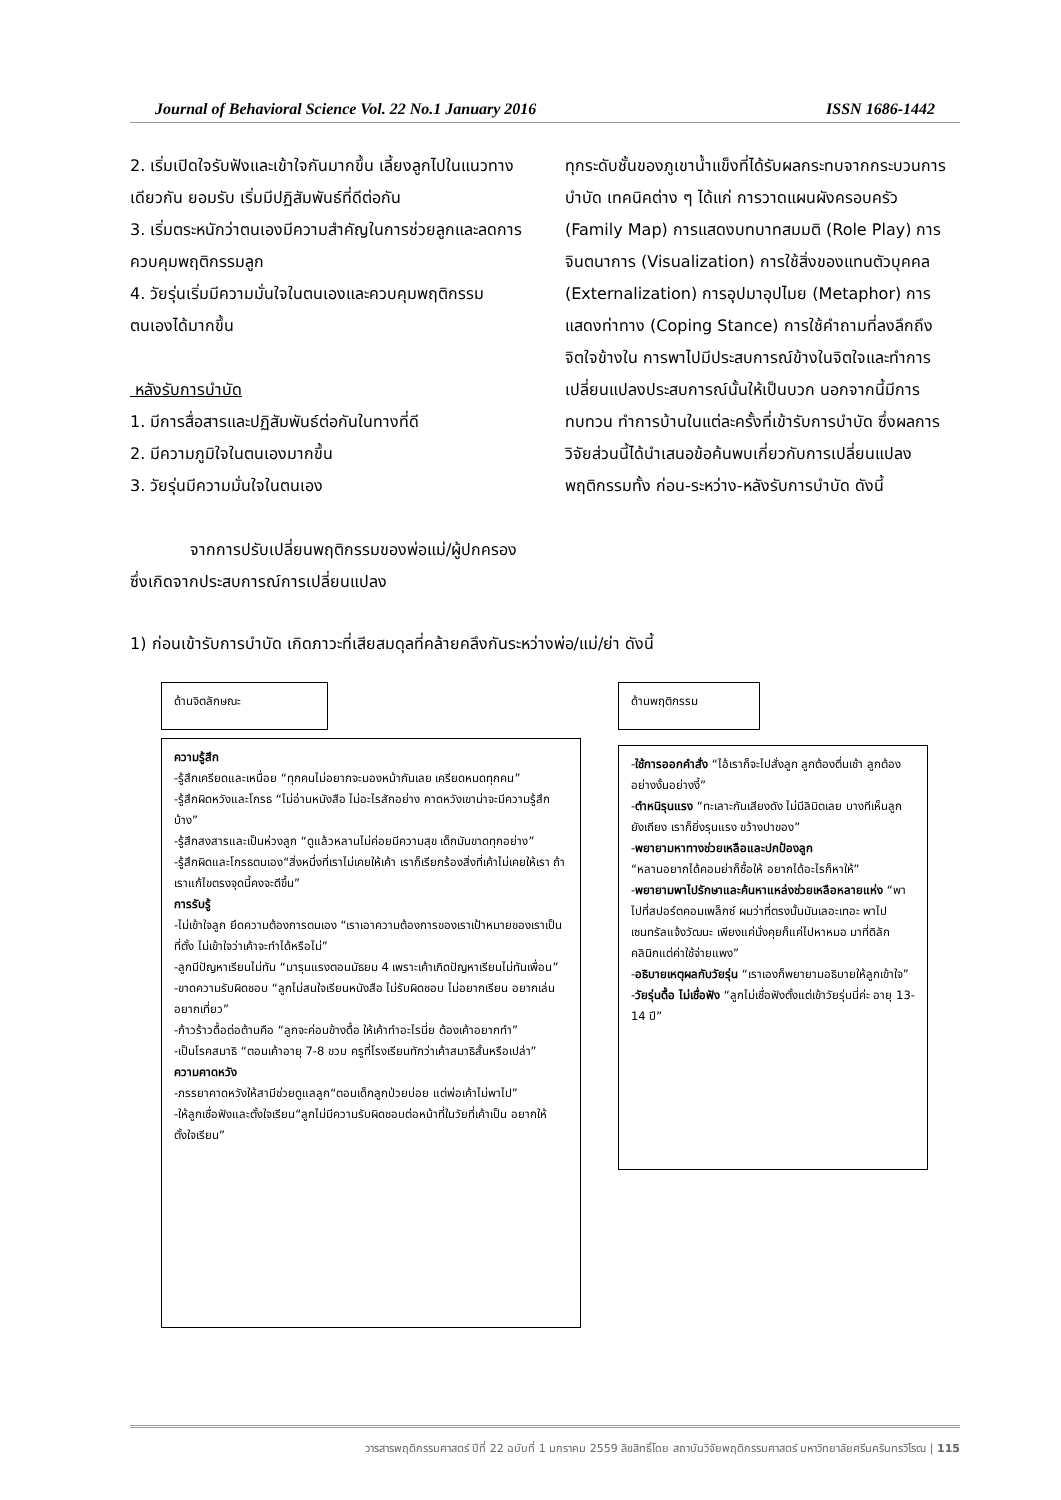Journal of Behavioral Science Vol. 22 No.1 January 2016 ISSN 1686-1442
2. เริ่มเปิดใจรับฟังและเข้าใจกันมากขึ้น เลี้ยงลูกไปในแนวทางเดียวกัน ยอมรับ เริ่มมีปฏิสัมพันธ์ที่ดีต่อกัน
3. เริ่มตระหนักว่าตนเองมีความสำคัญในการช่วยลูกและลดการควบคุมพฤติกรรมลูก
4. วัยรุ่นเริ่มมีความมั่นใจในตนเองและควบคุมพฤติกรรมตนเองได้มากขึ้น
หลังรับการบำบัด
1. มีการสื่อสารและปฏิสัมพันธ์ต่อกันในทางที่ดี
2. มีความภูมิใจในตนเองมากขึ้น
3. วัยรุ่นมีความมั่นใจในตนเอง
จากการปรับเปลี่ยนพฤติกรรมของพ่อแม่/ผู้ปกครอง ซึ่งเกิดจากประสบการณ์การเปลี่ยนแปลง
ทุกระดับชั้นของภูเขาน้ำแข็งที่ได้รับผลกระทบจากกระบวนการบำบัด เทคนิคต่าง ๆ ได้แก่ การวาดแผนผังครอบครัว (Family Map) การแสดงบทบาทสมมติ (Role Play) การจินตนาการ (Visualization) การใช้สิ่งของแทนตัวบุคคล (Externalization) การอุปมาอุปไมย (Metaphor) การแสดงท่าทาง (Coping Stance) การใช้คำถามที่ลงลึกถึงจิตใจข้างใน การพาไปมีประสบการณ์ข้างในจิตใจและทำการเปลี่ยนแปลงประสบการณ์นั้นให้เป็นบวก นอกจากนี้มีการทบทวน ทำการบ้านในแต่ละครั้งที่เข้ารับการบำบัด ซึ่งผลการวิจัยส่วนนี้ได้นำเสนอข้อค้นพบเกี่ยวกับการเปลี่ยนแปลงพฤติกรรมทั้ง ก่อน-ระหว่าง-หลังรับการบำบัด ดังนี้
1) ก่อนเข้ารับการบำบัด เกิดภาวะที่เสียสมดุลที่คล้ายคลึงกันระหว่างพ่อ/แม่/ย่า ดังนี้
ด้านจิตลักษณะ ด้านพฤติกรรม
ความรู้สึก
-รู้สึกเครียดและเหนื่อย “ทุกคนไม่อยากจะมองหน้ากันเลย เครียดหมดทุกคน”
-รู้สึกผิดหวังและโกรธ “ไม่อ่านหนังสือ ไม่อะไรสักอย่าง คาดหวังเขาน่าจะมีความรู้สึกบ้าง”
-รู้สึกสงสารและเป็นห่วงลูก “ดูแล้วหลานไม่ค่อยมีความสุข เด็กมันขาดทุกอย่าง”
-รู้สึกผิดและโกรธตนเอง“สิ่งหนึ่งที่เราไม่เคยให้เค้า เราก็เรียกร้องสิ่งที่เค้าไม่เคยให้เรา ถ้าเราแก้ไขตรงจุดนี้คงจะดีขึ้น”
การรับรู้
-ไม่เข้าใจลูก ยึดความต้องการตนเอง “เราเอาความต้องการของเราเป้าหมายของเราเป็นที่ตั้ง ไม่เข้าใจว่าเค้าจะทำได้หรือไม่”
-ลูกมีปัญหาเรียนไม่ทัน “มารุนแรงตอนมัธยม 4 เพราะเค้าเกิดปัญหาเรียนไม่ทันเพื่อน”
-ขาดความรับผิดชอบ “ลูกไม่สนใจเรียนหนังสือ ไม่รับผิดชอบ ไม่อยากเรียน อยากเล่นอยากเที่ยว”
-ก้าวร้าวดื้อต่อต้านคือ “ลูกจะค่อนข้างดื้อ ให้เค้าทำอะไรนี่ย ต้องเค้าอยากทำ”
-เป็นโรคสมาธิ “ตอนเค้าอายุ 7-8 ขวบ ครูที่โรงเรียนทักว่าเค้าสมาธิสั้นหรือเปล่า”
ความคาดหวัง
-ภรรยาคาดหวังให้สามีช่วยดูแลลูก“ตอนเด็กลูกป่วยบ่อย แต่พ่อเค้าไม่พาไป”
-ให้ลูกเชื่อฟังและตั้งใจเรียน“ลูกไม่มีความรับผิดชอบต่อหน้าที่ในวัยที่เค้าเป็น อยากให้ตั้งใจเรียน”
-ใช้การออกคำสั่ง “ไอ้เราก็จะไปสั่งลูก ลูกต้องตื่นเช้า ลูกต้องอย่างงั้นอย่างงี้”
-ตำหนิรุนแรง “ทะเลาะกันเสียงดัง ไม่มีลิมิตเลย บางทีเห็นลูกยังเถียง เราก็ยิ่งรุนแรง ขว้างปาของ”
-พยายามหาทางช่วยเหลือและปกป้องลูก
“หลานอยากได้คอมย่าก็ซื้อให้ อยากได้อะไรก็หาให้”
-พยายามพาไปรักษาและค้นหาแหล่งช่วยเหลือหลายแห่ง “พาไปที่สปอร์ตคอมเพล็กซ์ ผมว่าที่ตรงนั้นมันเลอะเทอะ พาไปเซนทรัลแจ้งวัฒนะ เพียงแค่นั่งคุยก็แค่ไปหาหมอ มาที่ดิลักคลินิกแต่ค่าใช้จ่ายแพง”
-อธิบายเหตุผลกับวัยรุ่น “เราเองก็พยายามอธิบายให้ลูกเข้าใจ”
-วัยรุ่นดื้อ ไม่เชื่อฟัง “ลูกไม่เชื่อฟังตั้งแต่เข้าวัยรุ่นนี่ค่ะ อายุ 13-14 ปี”
วารสารพฤติกรรมศาสตร์ ปีที่ 22 ฉบับที่ 1 มกราคม 2559 ลิขสิทธิ์โดย สถาบันวิจัยพฤติกรรมศาสตร์ มหาวิทยาลัยศรีนครินทรวิโรฒ | 115